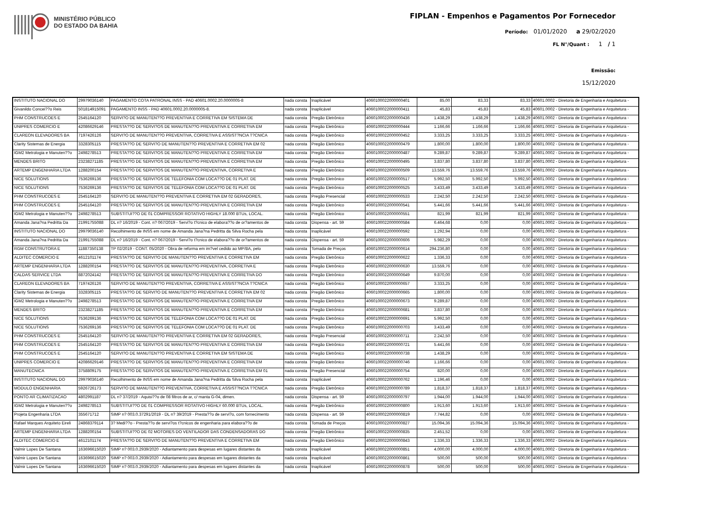MINISTÉRIO PÚBLICO
DO ESTADO DA BAHIA
FIPLAN - Empenhos e Pagamentos Por Fornecedor
Período: 01/01/2020 a 29/02/2020
FL N°/Quant : 1 / 1
Emissão:
15/12/2020
| INSTITUTO NACIONAL DO | 29979036140 | PAGAMENTO COTA PATRONAL INSS - PAD 40601.0002.20.0000005-8 | nada consta | Inaplicável | 4060100022000000401 | 85,00 | 83,33 | 83,33 | 40601.0002 - Diretoria de Engenharia e Arquitetura - |
| Givanildo Concei??o Reis | 501814915091 | PAGAMENTO INSS - PAD 40601.0002.20.0000005-8. | nada consta | Inaplicável | 4060100022000000411 | 45,83 | 45,83 | 45,83 | 40601.0002 - Diretoria de Engenharia e Arquitetura - |
| PHM CONSTRUCOES E | 2545164120 | SERVI?O DE MANUTEN??O PREVENTIVA E CORRETIVA EM SISTEMA DE | nada consta | Pregão Eletrônico | 4060100022000000436 | 1.438,29 | 1.438,29 | 1.438,29 | 40601.0002 - Diretoria de Engenharia e Arquitetura - |
| UNIPRES COMERCIO E | 42086629146 | PRESTA??O DE SERVI?OS DE MANUTEN??O PREVENTIVA E CORRETIVA EM | nada consta | Pregão Eletrônico | 4060100022000000444 | 1.166,66 | 1.166,66 | 1.166,66 | 40601.0002 - Diretoria de Engenharia e Arquitetura - |
| CLAREON ELEVADORES BA | 7197426126 | SERVI?O DE MANUTEN??O PREVENTIVA, CORRETIVA E ASSIST?NCIA T?CNICA | nada consta | Pregão Eletrônico | 4060100022000000452 | 3.333,25 | 3.333,25 | 3.333,25 | 40601.0002 - Diretoria de Engenharia e Arquitetura - |
| Clarity Sistemas de Energia | 3328305115 | PRESTA??O DE SERVI?O DE MANUTEN??O PREVENTIVA E CORRETIVA EM 02 | nada consta | Pregão Eletrônico | 4060100022000000479 | 1.800,00 | 1.800,00 | 1.800,00 | 40601.0002 - Diretoria de Engenharia e Arquitetura - |
| IGM2 Metrologia e Manuten??o | 2498278513 | PRESTA??O DE SERVI?OS DE MANUTEN??O PREVENTIVA E CORRETIVA EM | nada consta | Pregão Eletrônico | 4060100022000000487 | 9.289,87 | 9.289,87 | 9.289,87 | 40601.0002 - Diretoria de Engenharia e Arquitetura - |
| MENDES BRITO | 23238271185 | PRESTA??O DE SERVI?OS DE MANUTEN??O PREVENTIVA E CORRETIVA EM | nada consta | Pregão Eletrônico | 4060100022000000495 | 3.837,80 | 3.837,80 | 3.837,80 | 40601.0002 - Diretoria de Engenharia e Arquitetura - |
| ARTEMP ENGENHARIA LTDA | 1288200154 | PRESTA??O DE SERVI?OS DE MANUTEN??O PREVENTIVA, CORRETIVA E | nada consta | Pregão Eletrônico | 4060100022000000509 | 13.559,76 | 13.559,76 | 13.559,76 | 40601.0002 - Diretoria de Engenharia e Arquitetura - |
| NICE SOLUTIONS | 7536269136 | PRESTA??O DE SERVI?OS DE TELEFONIA COM LOCA??O DE 01 PLAT. DE | nada consta | Pregão Eletrônico | 4060100022000000517 | 5.992,50 | 5.992,50 | 5.992,50 | 40601.0002 - Diretoria de Engenharia e Arquitetura - |
| NICE SOLUTIONS | 7536269136 | PRESTA??O DE SERVI?OS DE TELEFONIA COM LOCA??O DE 01 PLAT. DE | nada consta | Pregão Eletrônico | 4060100022000000525 | 3.433,49 | 3.433,49 | 3.433,49 | 40601.0002 - Diretoria de Engenharia e Arquitetura - |
| PHM CONSTRUCOES E | 2545164120 | SERVI?O DE MANUTEN??O PREVENTIVA E CORRETIVA EM 02 GERADORES, | nada consta | Pregão Presencial | 4060100022000000533 | 2.242,50 | 2.242,50 | 2.242,50 | 40601.0002 - Diretoria de Engenharia e Arquitetura - |
| PHM CONSTRUCOES E | 2545164120 | PRESTA??O DE SERVI?OS DE MANUTEN??O PREVENTIVA E CORRETIVA EM | nada consta | Pregão Eletrônico | 4060100022000000541 | 5.441,66 | 5.441,66 | 5.441,66 | 40601.0002 - Diretoria de Engenharia e Arquitetura - |
| IGM2 Metrologia e Manuten??o | 2498278513 | SUBSTITUI??O DE 01 COMPRESSOR ROTATIVO HIGHLY 18.000 BTUs, LOCAL. | nada consta | Pregão Eletrônico | 4060100022000000551 | 821,99 | 821,99 | 821,99 | 40601.0002 - Diretoria de Engenharia e Arquitetura - |
| Amanda Jana?na Pedritta Da | 21991755088 | DL n? 16/2019 - Cont. n? 067/2019 - Servi?o t?cnico de elabora??o de or?amentos de | nada consta | Dispensa - art. 59 | 4060100022000000584 | 6.464,68 | 0,00 | 0,00 | 40601.0002 - Diretoria de Engenharia e Arquitetura - |
| INSTITUTO NACIONAL DO | 29979036140 | Recolhimento de INSS em nome de Amanda Jana?na Pedritta da Silva Rocha pela | nada consta | Inaplicável | 4060100022000000592 | 1.292,94 | 0,00 | 0,00 | 40601.0002 - Diretoria de Engenharia e Arquitetura - |
| Amanda Jana?na Pedritta Da | 21991755088 | DL n? 16/2019 - Cont. n? 067/2019 - Servi?o t?cnico de elabora??o de or?amentos de | nada consta | Dispensa - art. 59 | 4060100022000000606 | 5.982,29 | 0,00 | 0,00 | 40601.0002 - Diretoria de Engenharia e Arquitetura - |
| RGM CONSTRUTORA E | 11887350138 | TP 02/2019 - CONT. 05/2020 - Obra de reforma em im?vel cedido ao MP/BA, pelo | nada consta | Tomada de Preços | 4060100022000000614 | 294.236,80 | 0,00 | 0,00 | 40601.0002 - Diretoria de Engenharia e Arquitetura - |
| ALDITEC COMERCIO E | 4612101174 | PRESTA??O DE SERVI?O DE MANUTEN??O PREVENTIVA E CORRETIVA EM | nada consta | Pregão Eletrônico | 4060100022000000622 | 1.336,33 | 0,00 | 0,00 | 40601.0002 - Diretoria de Engenharia e Arquitetura - |
| ARTEMP ENGENHARIA LTDA | 1288200154 | PRESTA??O DE SERVI?OS DE MANUTEN??O PREVENTIVA, CORRETIVA E | nada consta | Pregão Eletrônico | 4060100022000000630 | 13.559,76 | 0,00 | 0,00 | 40601.0002 - Diretoria de Engenharia e Arquitetura - |
| CALDAS SERVICE LTDA | 8872024142 | PRESTA??O DE SERVI?OS DE MANUTEN??O PREVENTIVA E CORRETIVA DO | nada consta | Pregão Eletrônico | 4060100022000000649 | 9.870,00 | 0,00 | 0,00 | 40601.0002 - Diretoria de Engenharia e Arquitetura - |
| CLAREON ELEVADORES BA | 7197426126 | SERVI?O DE MANUTEN??O PREVENTIVA, CORRETIVA E ASSIST?NCIA T?CNICA | nada consta | Pregão Eletrônico | 4060100022000000657 | 3.333,25 | 0,00 | 0,00 | 40601.0002 - Diretoria de Engenharia e Arquitetura - |
| Clarity Sistemas de Energia | 3328305115 | PRESTA??O DE SERVI?O DE MANUTEN??O PREVENTIVA E CORRETIVA EM 02 | nada consta | Pregão Eletrônico | 4060100022000000665 | 1.800,00 | 0,00 | 0,00 | 40601.0002 - Diretoria de Engenharia e Arquitetura - |
| IGM2 Metrologia e Manuten??o | 2498278513 | PRESTA??O DE SERVI?OS DE MANUTEN??O PREVENTIVA E CORRETIVA EM | nada consta | Pregão Eletrônico | 4060100022000000673 | 9.289,87 | 0,00 | 0,00 | 40601.0002 - Diretoria de Engenharia e Arquitetura - |
| MENDES BRITO | 23238271185 | PRESTA??O DE SERVI?OS DE MANUTEN??O PREVENTIVA E CORRETIVA EM | nada consta | Pregão Eletrônico | 4060100022000000681 | 3.837,80 | 0,00 | 0,00 | 40601.0002 - Diretoria de Engenharia e Arquitetura - |
| NICE SOLUTIONS | 7536269136 | PRESTA??O DE SERVI?OS DE TELEFONIA COM LOCA??O DE 01 PLAT. DE | nada consta | Pregão Eletrônico | 4060100022000000691 | 5.992,50 | 0,00 | 0,00 | 40601.0002 - Diretoria de Engenharia e Arquitetura - |
| NICE SOLUTIONS | 7536269136 | PRESTA??O DE SERVI?OS DE TELEFONIA COM LOCA??O DE 01 PLAT. DE | nada consta | Pregão Eletrônico | 4060100022000000703 | 3.433,49 | 0,00 | 0,00 | 40601.0002 - Diretoria de Engenharia e Arquitetura - |
| PHM CONSTRUCOES E | 2545164120 | SERVI?O DE MANUTEN??O PREVENTIVA E CORRETIVA EM 02 GERADORES, | nada consta | Pregão Presencial | 4060100022000000711 | 2.242,50 | 0,00 | 0,00 | 40601.0002 - Diretoria de Engenharia e Arquitetura - |
| PHM CONSTRUCOES E | 2545164120 | PRESTA??O DE SERVI?OS DE MANUTEN??O PREVENTIVA E CORRETIVA EM | nada consta | Pregão Eletrônico | 4060100022000000721 | 5.441,66 | 0,00 | 0,00 | 40601.0002 - Diretoria de Engenharia e Arquitetura - |
| PHM CONSTRUCOES E | 2545164120 | SERVI?O DE MANUTEN??O PREVENTIVA E CORRETIVA EM SISTEMA DE | nada consta | Pregão Eletrônico | 4060100022000000738 | 1.438,29 | 0,00 | 0,00 | 40601.0002 - Diretoria de Engenharia e Arquitetura - |
| UNIPRES COMERCIO E | 42086629146 | PRESTA??O DE SERVI?OS DE MANUTEN??O PREVENTIVA E CORRETIVA EM | nada consta | Pregão Eletrônico | 4060100022000000746 | 1.166,66 | 0,00 | 0,00 | 40601.0002 - Diretoria de Engenharia e Arquitetura - |
| MANUTECNICA | 3758809175 | PRESTA??O DE SERVI?OS DE MANUTEN??O PREVENTIVA E CORRETIVA EM 01 | nada consta | Pregão Presencial | 4060100022000000754 | 820,00 | 0,00 | 0,00 | 40601.0002 - Diretoria de Engenharia e Arquitetura - |
| INSTITUTO NACIONAL DO | 29979036140 | Recolhimento de INSS em nome de Amanda Jana?na Pedritta da Silva Rocha pela | nada consta | Inaplicável | 4060100022000000762 | 1.196,46 | 0,00 | 0,00 | 40601.0002 - Diretoria de Engenharia e Arquitetura - |
| MODULO ENGENHARIA | 5926726173 | SERVI?O DE MANUTEN??O PREVENTIVA, CORRETIVA E ASSIST?NCIA T?CNICA | nada consta | Pregão Eletrônico | 4060100022000000789 | 1.818,37 | 1.818,37 | 1.818,37 | 40601.0002 - Diretoria de Engenharia e Arquitetura - |
| PONTO AR CLIMATIZACAO | 4802991187 | DL n? 37/2019 - Aquisi??o de 08 filtros de ar, c/ manta G-04, dimen. | nada consta | Dispensa - art. 59 | 4060100022000000797 | 1.944,00 | 1.944,00 | 1.944,00 | 40601.0002 - Diretoria de Engenharia e Arquitetura - |
| IGM2 Metrologia e Manuten??o | 2498278513 | SUBSTITUI??O DE 01 COMPRESSOR ROTATIVO HIGHLY 60.000 BTUs, LOCAL. | nada consta | Pregão Eletrônico | 4060100022000000800 | 1.913,60 | 1.913,60 | 1.913,60 | 40601.0002 - Diretoria de Engenharia e Arquitetura - |
| Projeta Engenharia LTDA | 355671712 | SIMP n? 003.0.37291/2019 - DL n? 39/2019 - Presta??o de servi?o, com fornecimento | nada consta | Dispensa - art. 59 | 4060100022000000819 | 7.744,82 | 0,00 | 0,00 | 40601.0002 - Diretoria de Engenharia e Arquitetura - |
| Rafael Marques Arquiteto Eireli | 24868379114 | 3? Medi??o - Presta??o de servi?os t?cnicos de engenharia para elabora??o de | nada consta | Tomada de Preços | 4060100022000000827 | 15.094,36 | 15.094,36 | 15.094,36 | 40601.0002 - Diretoria de Engenharia e Arquitetura - |
| ARTEMP ENGENHARIA LTDA | 1288200154 | SUBSTITUI??O DE 02 MOTORES DO VENTILADOR DAS CONDENSADORAS DO | nada consta | Pregão Eletrônico | 4060100022000000835 | 2.451,52 | 0,00 | 0,00 | 40601.0002 - Diretoria de Engenharia e Arquitetura - |
| ALDITEC COMERCIO E | 4612101174 | PRESTA??O DE SERVI?O DE MANUTEN??O PREVENTIVA E CORRETIVA EM | nada consta | Pregão Eletrônico | 4060100022000000843 | 1.336,33 | 1.336,33 | 1.336,33 | 40601.0002 - Diretoria de Engenharia e Arquitetura - |
| Valmir Lopes De Santana | 163696615020 | SIMP n? 003.0.2939/2020 - Adiantamento para despesas em lugares distantes da | nada consta | Inaplicável | 4060100022000000851 | 4.000,00 | 4.000,00 | 4.000,00 | 40601.0002 - Diretoria de Engenharia e Arquitetura - |
| Valmir Lopes De Santana | 163696615020 | SIMP n? 003.0.2939/2020 - Adiantamento para despesas em lugares distantes da | nada consta | Inaplicável | 4060100022000000861 | 500,00 | 500,00 | 500,00 | 40601.0002 - Diretoria de Engenharia e Arquitetura - |
| Valmir Lopes De Santana | 163696615020 | SIMP n? 003.0.2939/2020 - Adiantamento para despesas em lugares distantes da | nada consta | Inaplicável | 4060100022000000878 | 500,00 | 500,00 | 500,00 | 40601.0002 - Diretoria de Engenharia e Arquitetura - |